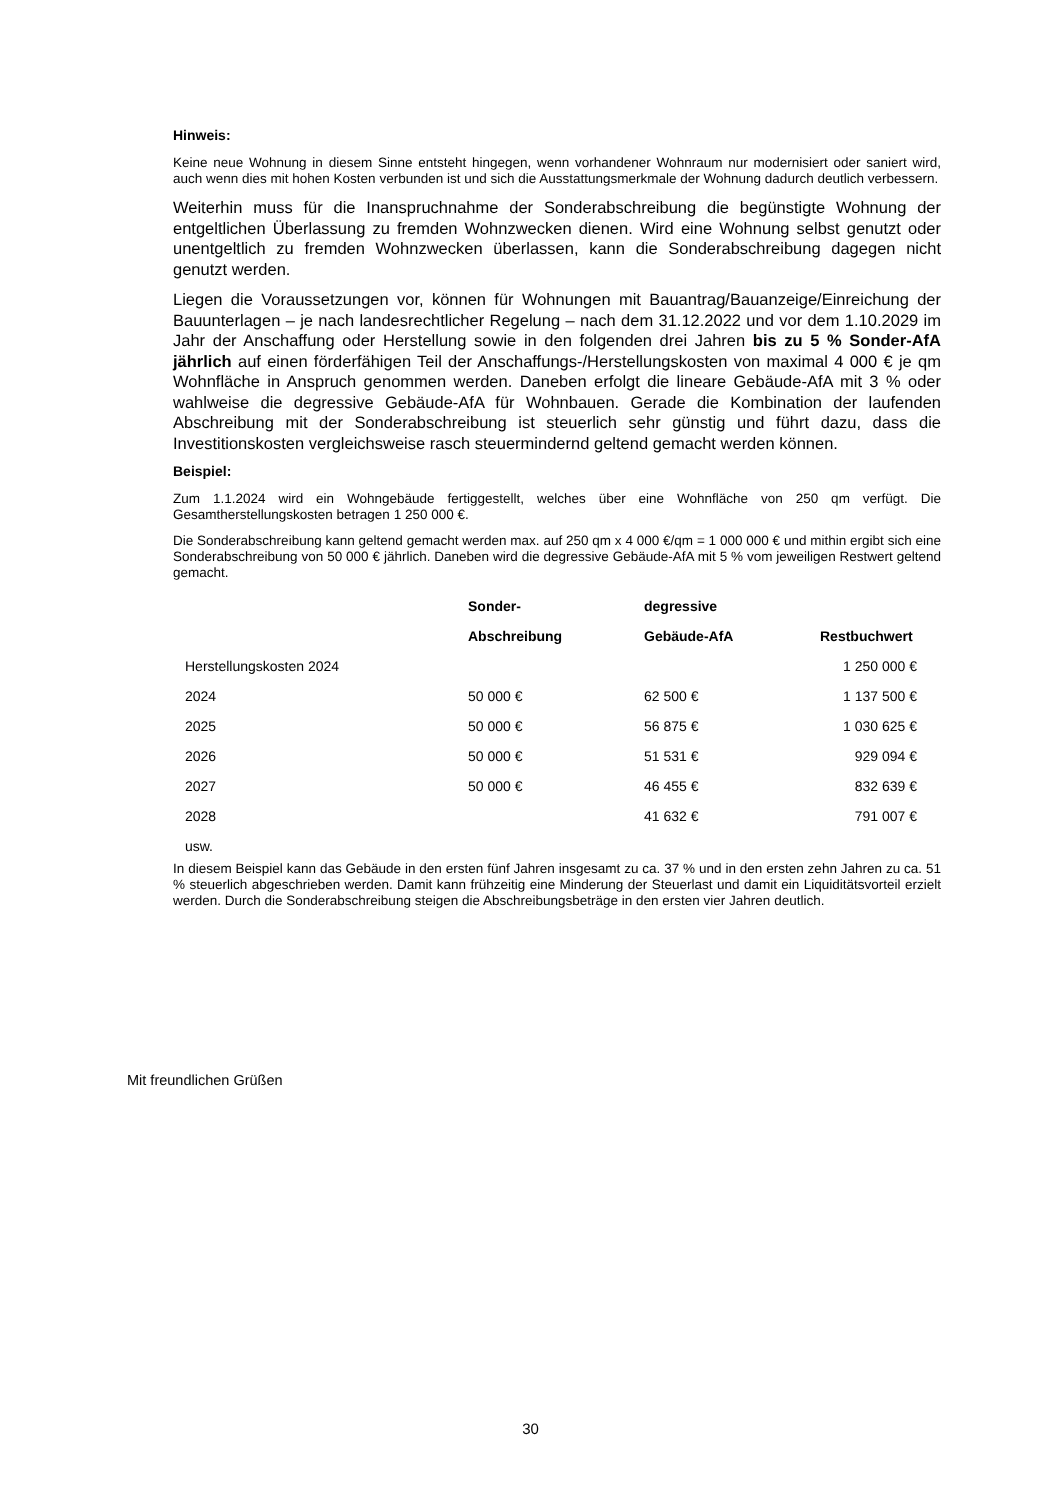Hinweis:
Keine neue Wohnung in diesem Sinne entsteht hingegen, wenn vorhandener Wohnraum nur modernisiert oder saniert wird, auch wenn dies mit hohen Kosten verbunden ist und sich die Ausstattungsmerkmale der Wohnung dadurch deutlich verbessern.
Weiterhin muss für die Inanspruchnahme der Sonderabschreibung die begünstigte Wohnung der entgeltlichen Überlassung zu fremden Wohnzwecken dienen. Wird eine Wohnung selbst genutzt oder unentgeltlich zu fremden Wohnzwecken überlassen, kann die Sonderabschreibung dagegen nicht genutzt werden.
Liegen die Voraussetzungen vor, können für Wohnungen mit Bauantrag/Bauanzeige/Einreichung der Bauunterlagen – je nach landesrechtlicher Regelung – nach dem 31.12.2022 und vor dem 1.10.2029 im Jahr der Anschaffung oder Herstellung sowie in den folgenden drei Jahren bis zu 5 % Sonder-AfA jährlich auf einen förderfähigen Teil der Anschaffungs-/Herstellungskosten von maximal 4 000 € je qm Wohnfläche in Anspruch genommen werden. Daneben erfolgt die lineare Gebäude-AfA mit 3 % oder wahlweise die degressive Gebäude-AfA für Wohnbauen. Gerade die Kombination der laufenden Abschreibung mit der Sonderabschreibung ist steuerlich sehr günstig und führt dazu, dass die Investitionskosten vergleichsweise rasch steuermindernd geltend gemacht werden können.
Beispiel:
Zum 1.1.2024 wird ein Wohngebäude fertiggestellt, welches über eine Wohnfläche von 250 qm verfügt. Die Gesamtherstellungskosten betragen 1 250 000 €.
Die Sonderabschreibung kann geltend gemacht werden max. auf 250 qm x 4 000 €/qm = 1 000 000 € und mithin ergibt sich eine Sonderabschreibung von 50 000 € jährlich. Daneben wird die degressive Gebäude-AfA mit 5 % vom jeweiligen Restwert geltend gemacht.
| | Sonder- | degressive | |
| --- | --- | --- | --- |
| | Abschreibung | Gebäude-AfA | Restbuchwert |
| Herstellungskosten 2024 | | | 1 250 000 € |
| 2024 | 50 000 € | 62 500 € | 1 137 500 € |
| 2025 | 50 000 € | 56 875 € | 1 030 625 € |
| 2026 | 50 000 € | 51 531 € | 929 094 € |
| 2027 | 50 000 € | 46 455 € | 832 639 € |
| 2028 | | 41 632 € | 791 007 € |
| usw. | | | |
In diesem Beispiel kann das Gebäude in den ersten fünf Jahren insgesamt zu ca. 37 % und in den ersten zehn Jahren zu ca. 51 % steuerlich abgeschrieben werden. Damit kann frühzeitig eine Minderung der Steuerlast und damit ein Liquiditätsvorteil erzielt werden. Durch die Sonderabschreibung steigen die Abschreibungsbeträge in den ersten vier Jahren deutlich.
Mit freundlichen Grüßen
30